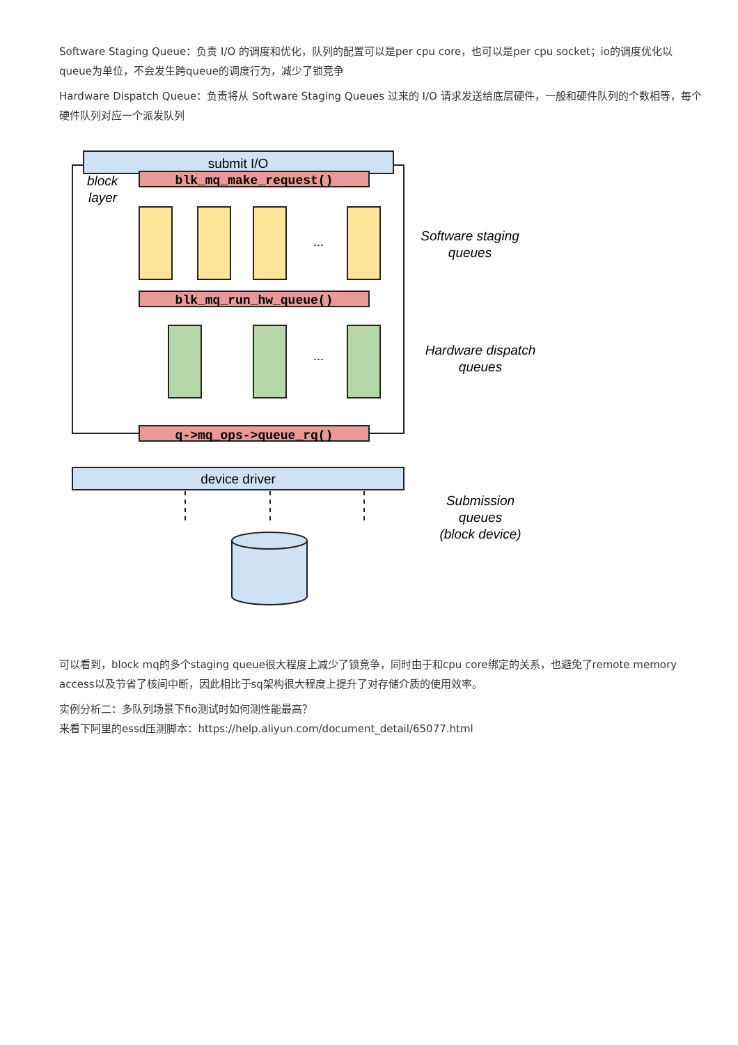Software Staging Queue：负责 I/O 的调度和优化，队列的配置可以是per cpu core，也可以是per cpu socket；io的调度优化以queue为单位，不会发生跨queue的调度行为，减少了锁竞争
Hardware Dispatch Queue：负责将从 Software Staging Queues 过来的 I/O 请求发送给底层硬件，一般和硬件队列的个数相等，每个硬件队列对应一个派发队列
submit I/O
block
layer
blk_mq_make_request()
...
Software staging
queues
blk_mq_run_hw_queue()
...
Hardware dispatch
queues
q->mq_ops->queue_rq()
device driver
Submission
queues
(block device)
可以看到，block mq的多个staging queue很大程度上减少了锁竞争，同时由于和cpu core绑定的关系，也避免了remote memory access以及节省了核间中断，因此相比于sq架构很大程度上提升了对存储介质的使用效率。
实例分析二：多队列场景下fio测试时如何测性能最高？
来看下阿里的essd压测脚本：https://help.aliyun.com/document_detail/65077.html